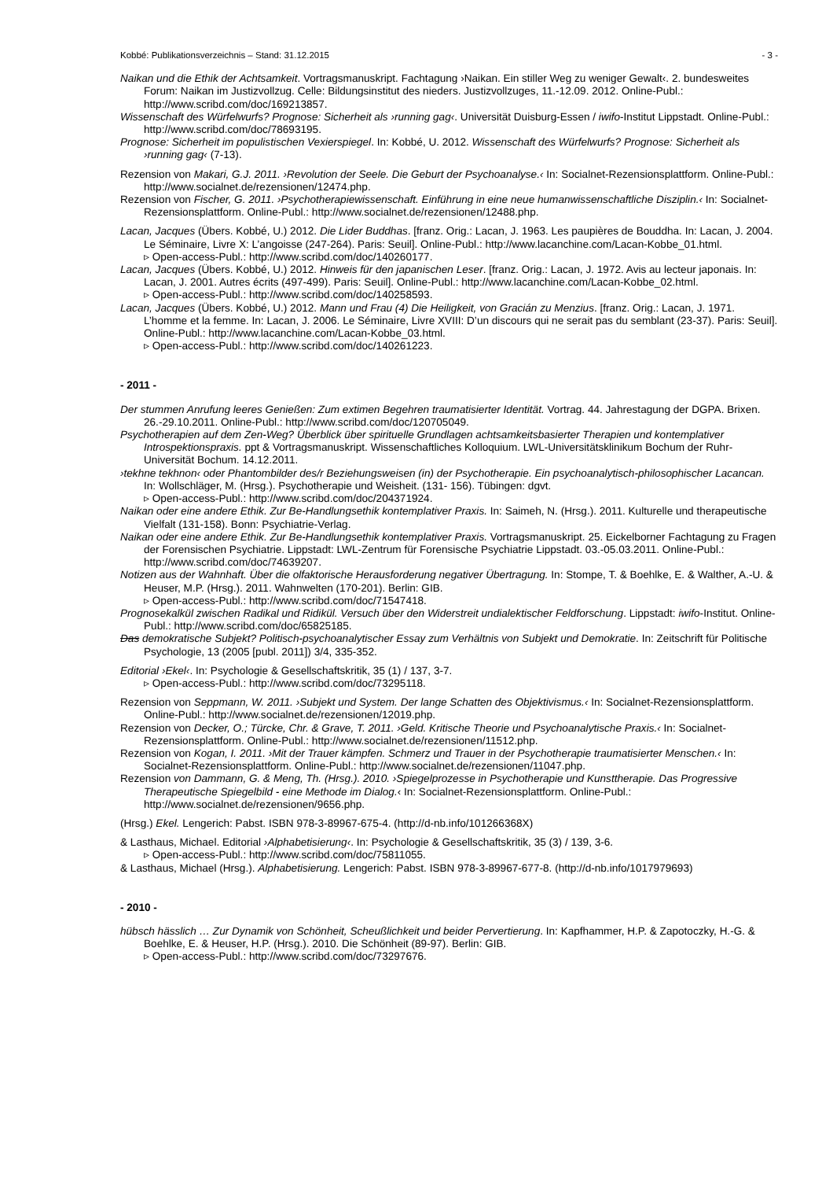Kobbé: Publikationsverzeichnis – Stand: 31.12.2015 - 3 -
Naikan und die Ethik der Achtsamkeit. Vortragsmanuskript. Fachtagung ›Naikan. Ein stiller Weg zu weniger Gewalt‹. 2. bundesweites Forum: Naikan im Justizvollzug. Celle: Bildungsinstitut des nieders. Justizvollzuges, 11.-12.09. 2012. Online-Publ.: http://www.scribd.com/doc/169213857.
Wissenschaft des Würfelwurfs? Prognose: Sicherheit als ›running gag‹. Universität Duisburg-Essen / iwifo-Institut Lippstadt. Online-Publ.: http://www.scribd.com/doc/78693195.
Prognose: Sicherheit im populistischen Vexierspiegel. In: Kobbé, U. 2012. Wissenschaft des Würfelwurfs? Prognose: Sicherheit als ›running gag‹ (7-13).
Rezension von Makari, G.J. 2011. ›Revolution der Seele. Die Geburt der Psychoanalyse.‹ In: Socialnet-Rezensionsplattform. Online-Publ.: http://www.socialnet.de/rezensionen/12474.php.
Rezension von Fischer, G. 2011. ›Psychotherapiewissenschaft. Einführung in eine neue humanwissenschaftliche Disziplin.‹ In: Socialnet-Rezensionsplattform. Online-Publ.: http://www.socialnet.de/rezensionen/12488.php.
Lacan, Jacques (Übers. Kobbé, U.) 2012. Die Lider Buddhas. [franz. Orig.: Lacan, J. 1963. Les paupières de Bouddha. In: Lacan, J. 2004. Le Séminaire, Livre X: L’angoisse (247-264). Paris: Seuil]. Online-Publ.: http://www.lacanchine.com/Lacan-Kobbe_01.html.
▹ Open-access-Publ.: http://www.scribd.com/doc/140260177.
Lacan, Jacques (Übers. Kobbé, U.) 2012. Hinweis für den japanischen Leser. [franz. Orig.: Lacan, J. 1972. Avis au lecteur japonais. In: Lacan, J. 2001. Autres écrits (497-499). Paris: Seuil]. Online-Publ.: http://www.lacanchine.com/Lacan-Kobbe_02.html.
▹ Open-access-Publ.: http://www.scribd.com/doc/140258593.
Lacan, Jacques (Übers. Kobbé, U.) 2012. Mann und Frau (4) Die Heiligkeit, von Gracián zu Menzius. [franz. Orig.: Lacan, J. 1971. L’homme et la femme. In: Lacan, J. 2006. Le Séminaire, Livre XVIII: D’un discours qui ne serait pas du semblant (23-37). Paris: Seuil]. Online-Publ.: http://www.lacanchine.com/Lacan-Kobbe_03.html.
▹ Open-access-Publ.: http://www.scribd.com/doc/140261223.
- 2011 -
Der stummen Anrufung leeres Genießen: Zum extimen Begehren traumatisierter Identität. Vortrag. 44. Jahrestagung der DGPA. Brixen. 26.-29.10.2011. Online-Publ.: http://www.scribd.com/doc/120705049.
Psychotherapien auf dem Zen-Weg? Überblick über spirituelle Grundlagen achtsamkeitsbasierter Therapien und kontemplativer Introspektionspraxis. ppt & Vortragsmanuskript. Wissenschaftliches Kolloquium. LWL-Universitätsklinikum Bochum der Ruhr-Universität Bochum. 14.12.2011.
›tekhne tekhnon‹ oder Phantombilder des/r Beziehungsweisen (in) der Psychotherapie. Ein psychoanalytisch-philosophischer Lacancan. In: Wollschläger, M. (Hrsg.). Psychotherapie und Weisheit. (131- 156). Tübingen: dgvt.
▹ Open-access-Publ.: http://www.scribd.com/doc/204371924.
Naikan oder eine andere Ethik. Zur Be-Handlungsethik kontemplativer Praxis. In: Saimeh, N. (Hrsg.). 2011. Kulturelle und therapeutische Vielfalt (131-158). Bonn: Psychiatrie-Verlag.
Naikan oder eine andere Ethik. Zur Be-Handlungsethik kontemplativer Praxis. Vortragsmanuskript. 25. Eickelborner Fachtagung zu Fragen der Forensischen Psychiatrie. Lippstadt: LWL-Zentrum für Forensische Psychiatrie Lippstadt. 03.-05.03.2011. Online-Publ.: http://www.scribd.com/doc/74639207.
Notizen aus der Wahnhaft. Über die olfaktorische Herausforderung negativer Übertragung. In: Stompe, T. & Boehlke, E. & Walther, A.-U. & Heuser, M.P. (Hrsg.). 2011. Wahnwelten (170-201). Berlin: GIB.
▹ Open-access-Publ.: http://www.scribd.com/doc/71547418.
Prognosekalkül zwischen Radikal und Ridikül. Versuch über den Widerstreit undialektischer Feldforschung. Lippstadt: iwifo-Institut. Online-Publ.: http://www.scribd.com/doc/65825185.
Das demokratische Subjekt? Politisch-psychoanalytischer Essay zum Verhältnis von Subjekt und Demokratie. In: Zeitschrift für Politische Psychologie, 13 (2005 [publ. 2011]) 3/4, 335-352.
Editorial ›Ekel‹. In: Psychologie & Gesellschaftskritik, 35 (1) / 137, 3-7.
▹ Open-access-Publ.: http://www.scribd.com/doc/73295118.
Rezension von Seppmann, W. 2011. ›Subjekt und System. Der lange Schatten des Objektivismus.‹ In: Socialnet-Rezensionsplattform. Online-Publ.: http://www.socialnet.de/rezensionen/12019.php.
Rezension von Decker, O.; Türcke, Chr. & Grave, T. 2011. ›Geld. Kritische Theorie und Psychoanalytische Praxis.‹ In: Socialnet-Rezensionsplattform. Online-Publ.: http://www.socialnet.de/rezensionen/11512.php.
Rezension von Kogan, I. 2011. ›Mit der Trauer kämpfen. Schmerz und Trauer in der Psychotherapie traumatisierter Menschen.‹ In: Socialnet-Rezensionsplattform. Online-Publ.: http://www.socialnet.de/rezensionen/11047.php.
Rezension von Dammann, G. & Meng, Th. (Hrsg.). 2010. ›Spiegelprozesse in Psychotherapie und Kunsttherapie. Das Progressive Therapeutische Spiegelbild - eine Methode im Dialog.‹ In: Socialnet-Rezensionsplattform. Online-Publ.: http://www.socialnet.de/rezensionen/9656.php.
(Hrsg.) Ekel. Lengerich: Pabst. ISBN 978-3-89967-675-4. (http://d-nb.info/101266368X)
& Lasthaus, Michael. Editorial ›Alphabetisierung‹. In: Psychologie & Gesellschaftskritik, 35 (3) / 139, 3-6.
▹ Open-access-Publ.: http://www.scribd.com/doc/75811055.
& Lasthaus, Michael (Hrsg.). Alphabetisierung. Lengerich: Pabst. ISBN 978-3-89967-677-8. (http://d-nb.info/1017979693)
- 2010 -
hübsch hässlich … Zur Dynamik von Schönheit, Scheußlichkeit und beider Pervertierung. In: Kapfhammer, H.P. & Zapotoczky, H.-G. & Boehlke, E. & Heuser, H.P. (Hrsg.). 2010. Die Schönheit (89-97). Berlin: GIB.
▹ Open-access-Publ.: http://www.scribd.com/doc/73297676.